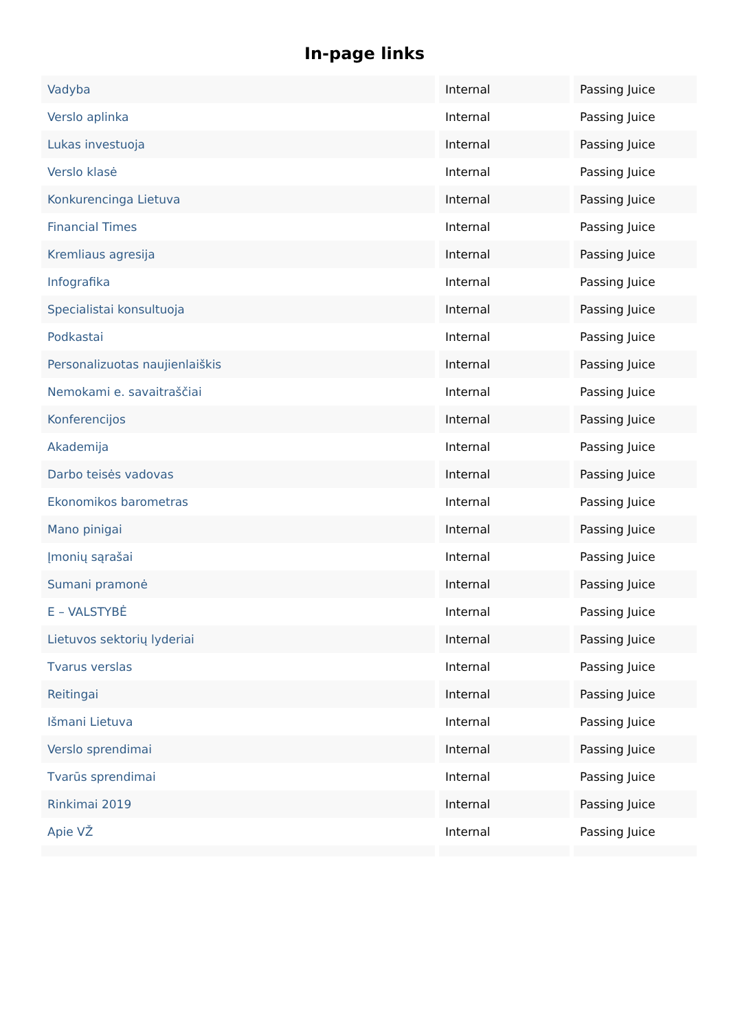In-page links
| Vadyba | Internal | Passing Juice |
| Verslo aplinka | Internal | Passing Juice |
| Lukas investuoja | Internal | Passing Juice |
| Verslo klasė | Internal | Passing Juice |
| Konkurencinga Lietuva | Internal | Passing Juice |
| Financial Times | Internal | Passing Juice |
| Kremliaus agresija | Internal | Passing Juice |
| Infografika | Internal | Passing Juice |
| Specialistai konsultuoja | Internal | Passing Juice |
| Podkastai | Internal | Passing Juice |
| Personalizuotas naujienlaiškis | Internal | Passing Juice |
| Nemokami e. savaitraščiai | Internal | Passing Juice |
| Konferencijos | Internal | Passing Juice |
| Akademija | Internal | Passing Juice |
| Darbo teisės vadovas | Internal | Passing Juice |
| Ekonomikos barometras | Internal | Passing Juice |
| Mano pinigai | Internal | Passing Juice |
| Įmonių sąrašai | Internal | Passing Juice |
| Sumani pramonė | Internal | Passing Juice |
| E – VALSTYBĖ | Internal | Passing Juice |
| Lietuvos sektorių lyderiai | Internal | Passing Juice |
| Tvarus verslas | Internal | Passing Juice |
| Reitingai | Internal | Passing Juice |
| Išmani Lietuva | Internal | Passing Juice |
| Verslo sprendimai | Internal | Passing Juice |
| Tvarūs sprendimai | Internal | Passing Juice |
| Rinkimai 2019 | Internal | Passing Juice |
| Apie VŽ | Internal | Passing Juice |